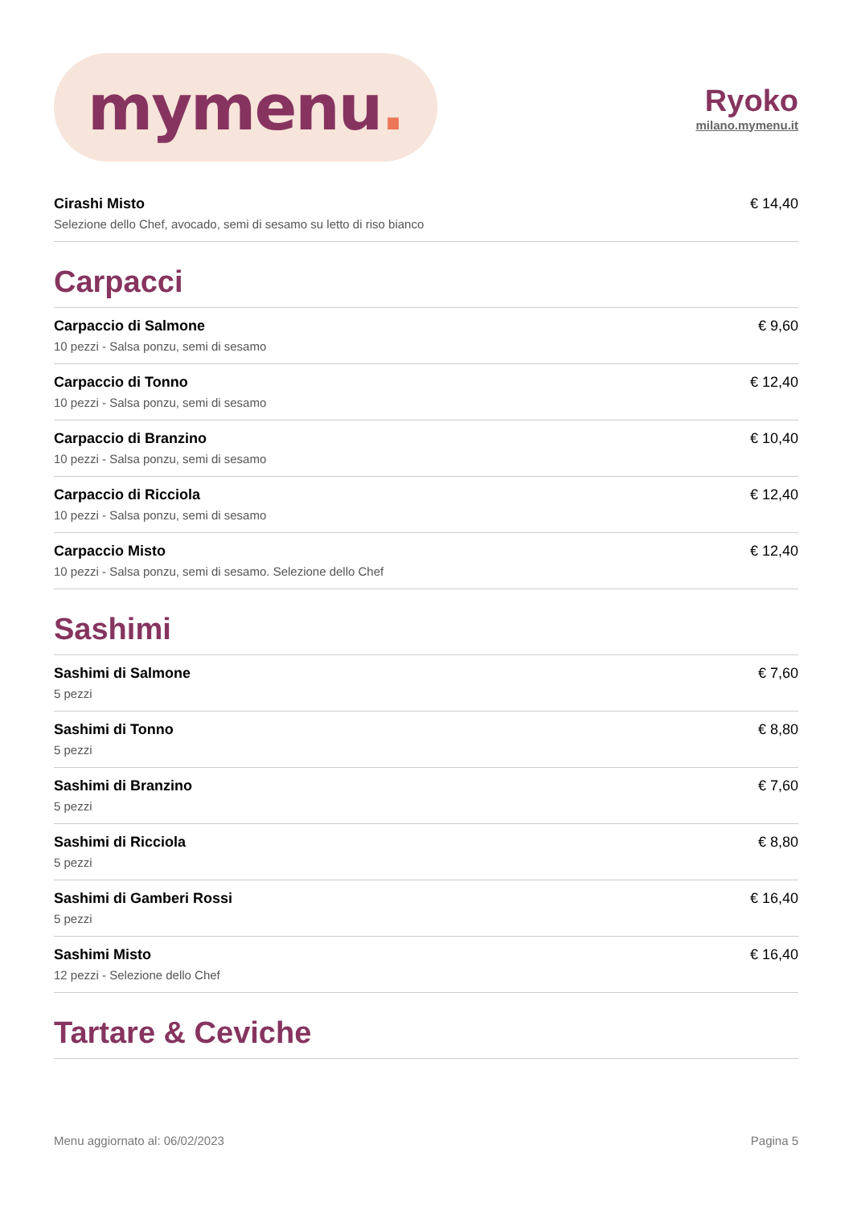mymenu.
Ryoko
milano.mymenu.it
Cirashi Misto
Selezione dello Chef, avocado, semi di sesamo su letto di riso bianco
€ 14,40
Carpacci
Carpaccio di Salmone
10 pezzi - Salsa ponzu, semi di sesamo
€ 9,60
Carpaccio di Tonno
10 pezzi - Salsa ponzu, semi di sesamo
€ 12,40
Carpaccio di Branzino
10 pezzi - Salsa ponzu, semi di sesamo
€ 10,40
Carpaccio di Ricciola
10 pezzi - Salsa ponzu, semi di sesamo
€ 12,40
Carpaccio Misto
10 pezzi - Salsa ponzu, semi di sesamo. Selezione dello Chef
€ 12,40
Sashimi
Sashimi di Salmone
5 pezzi
€ 7,60
Sashimi di Tonno
5 pezzi
€ 8,80
Sashimi di Branzino
5 pezzi
€ 7,60
Sashimi di Ricciola
5 pezzi
€ 8,80
Sashimi di Gamberi Rossi
5 pezzi
€ 16,40
Sashimi Misto
12 pezzi - Selezione dello Chef
€ 16,40
Tartare & Ceviche
Menu aggiornato al: 06/02/2023 Pagina 5